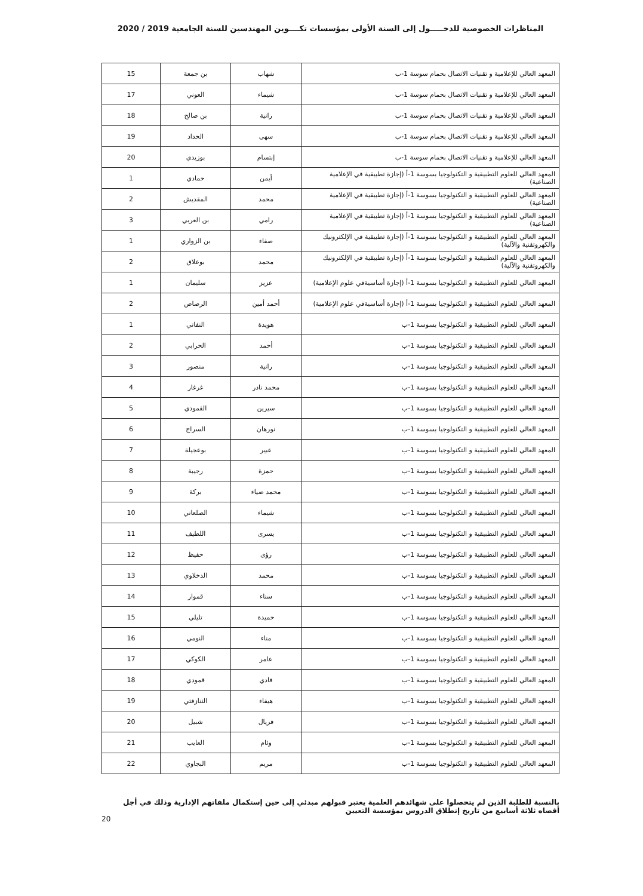المناظرات الخصوصية للدخـــــول إلى السنة الأولى بمؤسسات تكــــوين المهندسين للسنة الجامعية 2019 / 2020
| المعهد العالي للإعلامية و تقنيات الاتصال بحمام سوسة 1-ب | شهاب | بن جمعة | 15 |
| المعهد العالي للإعلامية و تقنيات الاتصال بحمام سوسة 1-ب | شيماء | العوني | 17 |
| المعهد العالي للإعلامية و تقنيات الاتصال بحمام سوسة 1-ب | رانية | بن صالح | 18 |
| المعهد العالي للإعلامية و تقنيات الاتصال بحمام سوسة 1-ب | سهى | الحداد | 19 |
| المعهد العالي للإعلامية و تقنيات الاتصال بحمام سوسة 1-ب | إبتسام | بوزيدي | 20 |
| المعهد العالي للعلوم التطبيقية و التكنولوجيا بسوسة 1-أ (إجازة تطبيقية في الإعلامية الصناعية) | أيمن | حمادي | 1 |
| المعهد العالي للعلوم التطبيقية و التكنولوجيا بسوسة 1-أ (إجازة تطبيقية في الإعلامية الصناعية) | محمد | المقديش | 2 |
| المعهد العالي للعلوم التطبيقية و التكنولوجيا بسوسة 1-أ (إجازة تطبيقية في الإعلامية الصناعية) | رامي | بن العربي | 3 |
| المعهد العالي للعلوم التطبيقية و التكنولوجيا بسوسة 1-أ (إجازة تطبيقية في الإلكترونيك والكهروتقنية والآلية) | صفاء | بن الزواري | 1 |
| المعهد العالي للعلوم التطبيقية و التكنولوجيا بسوسة 1-أ (إجازة تطبيقية في الإلكترونيك والكهروتقنية والآلية) | محمد | بوعلاق | 2 |
| المعهد العالي للعلوم التطبيقية و التكنولوجيا بسوسة 1-أ (إجازة أساسيةفي علوم الإعلامية) | عزيز | سليمان | 1 |
| المعهد العالي للعلوم التطبيقية و التكنولوجيا بسوسة 1-أ (إجازة أساسيةفي علوم الإعلامية) | أحمد أمين | الرصاص | 2 |
| المعهد العالي للعلوم التطبيقية و التكنولوجيا بسوسة 1-ب | هويدة | النفاتي | 1 |
| المعهد العالي للعلوم التطبيقية و التكنولوجيا بسوسة 1-ب | أحمد | الحرابي | 2 |
| المعهد العالي للعلوم التطبيقية و التكنولوجيا بسوسة 1-ب | رانية | منصور | 3 |
| المعهد العالي للعلوم التطبيقية و التكنولوجيا بسوسة 1-ب | محمد نادر | غرغار | 4 |
| المعهد العالي للعلوم التطبيقية و التكنولوجيا بسوسة 1-ب | سيرين | القمودي | 5 |
| المعهد العالي للعلوم التطبيقية و التكنولوجيا بسوسة 1-ب | نورهان | السراج | 6 |
| المعهد العالي للعلوم التطبيقية و التكنولوجيا بسوسة 1-ب | عبير | بوعجيلة | 7 |
| المعهد العالي للعلوم التطبيقية و التكنولوجيا بسوسة 1-ب | حمزة | رجيبة | 8 |
| المعهد العالي للعلوم التطبيقية و التكنولوجيا بسوسة 1-ب | محمد ضياء | بركة | 9 |
| المعهد العالي للعلوم التطبيقية و التكنولوجيا بسوسة 1-ب | شيماء | الصلعاني | 10 |
| المعهد العالي للعلوم التطبيقية و التكنولوجيا بسوسة 1-ب | يسرى | اللطيف | 11 |
| المعهد العالي للعلوم التطبيقية و التكنولوجيا بسوسة 1-ب | رؤى | حفيظ | 12 |
| المعهد العالي للعلوم التطبيقية و التكنولوجيا بسوسة 1-ب | محمد | الدخلاوي | 13 |
| المعهد العالي للعلوم التطبيقية و التكنولوجيا بسوسة 1-ب | سناء | قموار | 14 |
| المعهد العالي للعلوم التطبيقية و التكنولوجيا بسوسة 1-ب | حميدة | تليلي | 15 |
| المعهد العالي للعلوم التطبيقية و التكنولوجيا بسوسة 1-ب | مناء | النومي | 16 |
| المعهد العالي للعلوم التطبيقية و التكنولوجيا بسوسة 1-ب | عامر | الكوكي | 17 |
| المعهد العالي للعلوم التطبيقية و التكنولوجيا بسوسة 1-ب | فادي | قمودي | 18 |
| المعهد العالي للعلوم التطبيقية و التكنولوجيا بسوسة 1-ب | هيفاء | التنازفتي | 19 |
| المعهد العالي للعلوم التطبيقية و التكنولوجيا بسوسة 1-ب | فريال | شبيل | 20 |
| المعهد العالي للعلوم التطبيقية و التكنولوجيا بسوسة 1-ب | وئام | العايب | 21 |
| المعهد العالي للعلوم التطبيقية و التكنولوجيا بسوسة 1-ب | مريم | البجاوي | 22 |
بالنسبة للطلبة الذين لم يتحصلوا على شهائدهم العلمية يعتبر قبولهم مبدئي إلى حين إستكمال ملفاتهم الإدارية وذلك في أجل أقصاه ثلاثة أسابيع من تاريخ إنطلاق الدروس بمؤسسة التعيين
20